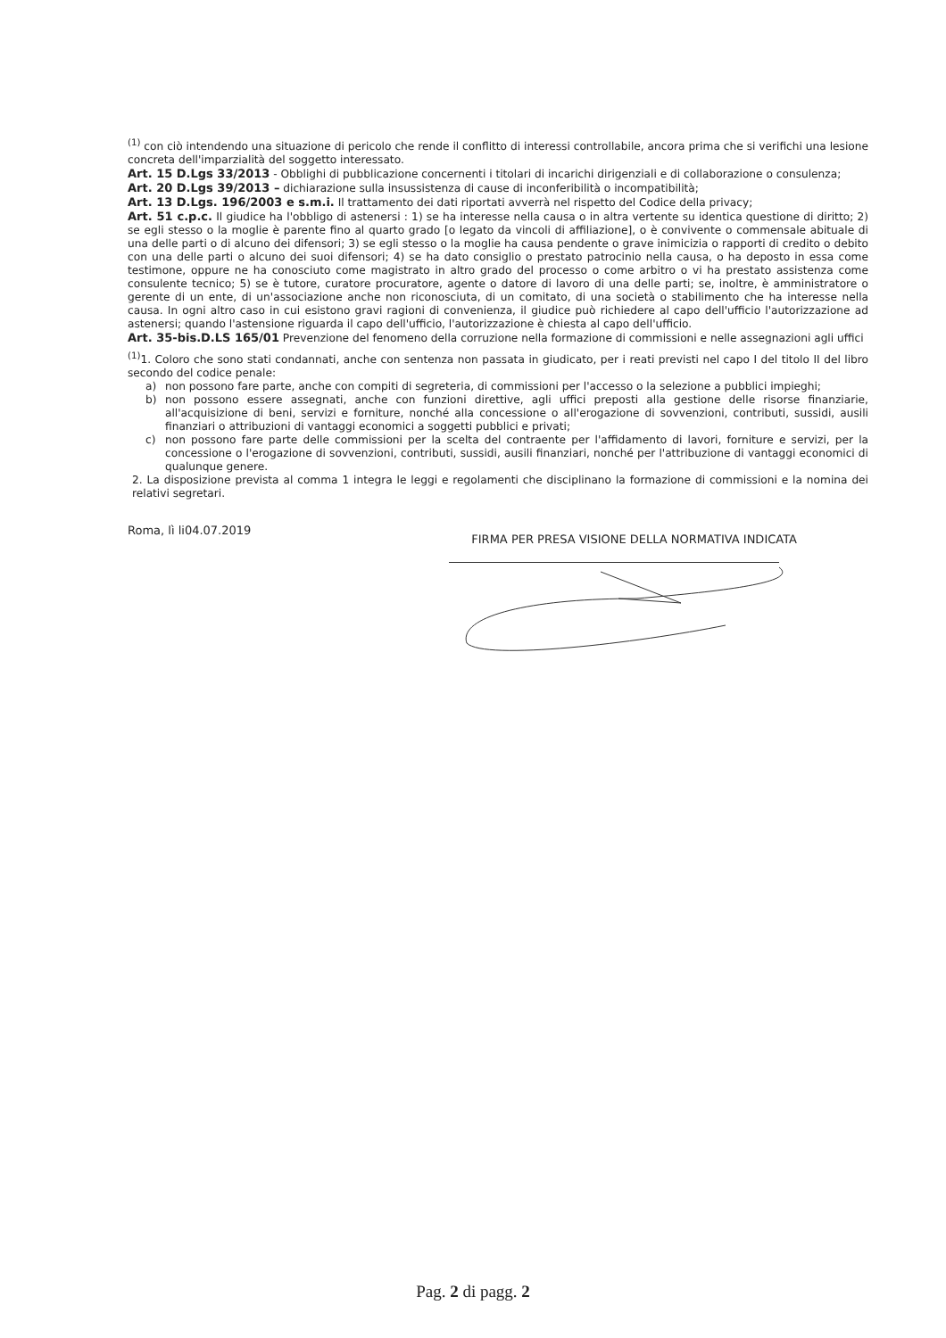<sup>(1)</sup> con ciò intendendo una situazione di pericolo che rende il conflitto di interessi controllabile, ancora prima che si verifichi una lesione concreta dell'imparzialità del soggetto interessato.
Art. 15 D.Lgs 33/2013 - Obblighi di pubblicazione concernenti i titolari di incarichi dirigenziali e di collaborazione o consulenza;
Art. 20 D.Lgs 39/2013 – dichiarazione sulla insussistenza di cause di inconferibilità o incompatibilità;
Art. 13 D.Lgs. 196/2003 e s.m.i. Il trattamento dei dati riportati avverrà nel rispetto del Codice della privacy;
Art. 51 c.p.c. Il giudice ha l'obbligo di astenersi : 1) se ha interesse nella causa o in altra vertente su identica questione di diritto; 2) se egli stesso o la moglie è parente fino al quarto grado [o legato da vincoli di affiliazione], o è convivente o commensale abituale di una delle parti o di alcuno dei difensori; 3) se egli stesso o la moglie ha causa pendente o grave inimicizia o rapporti di credito o debito con una delle parti o alcuno dei suoi difensori; 4) se ha dato consiglio o prestato patrocinio nella causa, o ha deposto in essa come testimone, oppure ne ha conosciuto come magistrato in altro grado del processo o come arbitro o vi ha prestato assistenza come consulente tecnico; 5) se è tutore, curatore procuratore, agente o datore di lavoro di una delle parti; se, inoltre, è amministratore o gerente di un ente, di un'associazione anche non riconosciuta, di un comitato, di una società o stabilimento che ha interesse nella causa. In ogni altro caso in cui esistono gravi ragioni di convenienza, il giudice può richiedere al capo dell'ufficio l'autorizzazione ad astenersi; quando l'astensione riguarda il capo dell'ufficio, l'autorizzazione è chiesta al capo dell'ufficio.
Art. 35-bis.D.LS 165/01 Prevenzione del fenomeno della corruzione nella formazione di commissioni e nelle assegnazioni agli uffici
<sup>(1)</sup> 1. Coloro che sono stati condannati, anche con sentenza non passata in giudicato, per i reati previsti nel capo I del titolo II del libro secondo del codice penale:
a) non possono fare parte, anche con compiti di segreteria, di commissioni per l'accesso o la selezione a pubblici impieghi;
b) non possono essere assegnati, anche con funzioni direttive, agli uffici preposti alla gestione delle risorse finanziarie, all'acquisizione di beni, servizi e forniture, nonché alla concessione o all'erogazione di sovvenzioni, contributi, sussidi, ausili finanziari o attribuzioni di vantaggi economici a soggetti pubblici e privati;
c) non possono fare parte delle commissioni per la scelta del contraente per l'affidamento di lavori, forniture e servizi, per la concessione o l'erogazione di sovvenzioni, contributi, sussidi, ausili finanziari, nonché per l'attribuzione di vantaggi economici di qualunque genere.
2. La disposizione prevista al comma 1 integra le leggi e regolamenti che disciplinano la formazione di commissioni e la nomina dei relativi segretari.
Roma, lì li04.07.2019 FIRMA PER PRESA VISIONE DELLA NORMATIVA INDICATA
Pag. 2 di pagg. 2